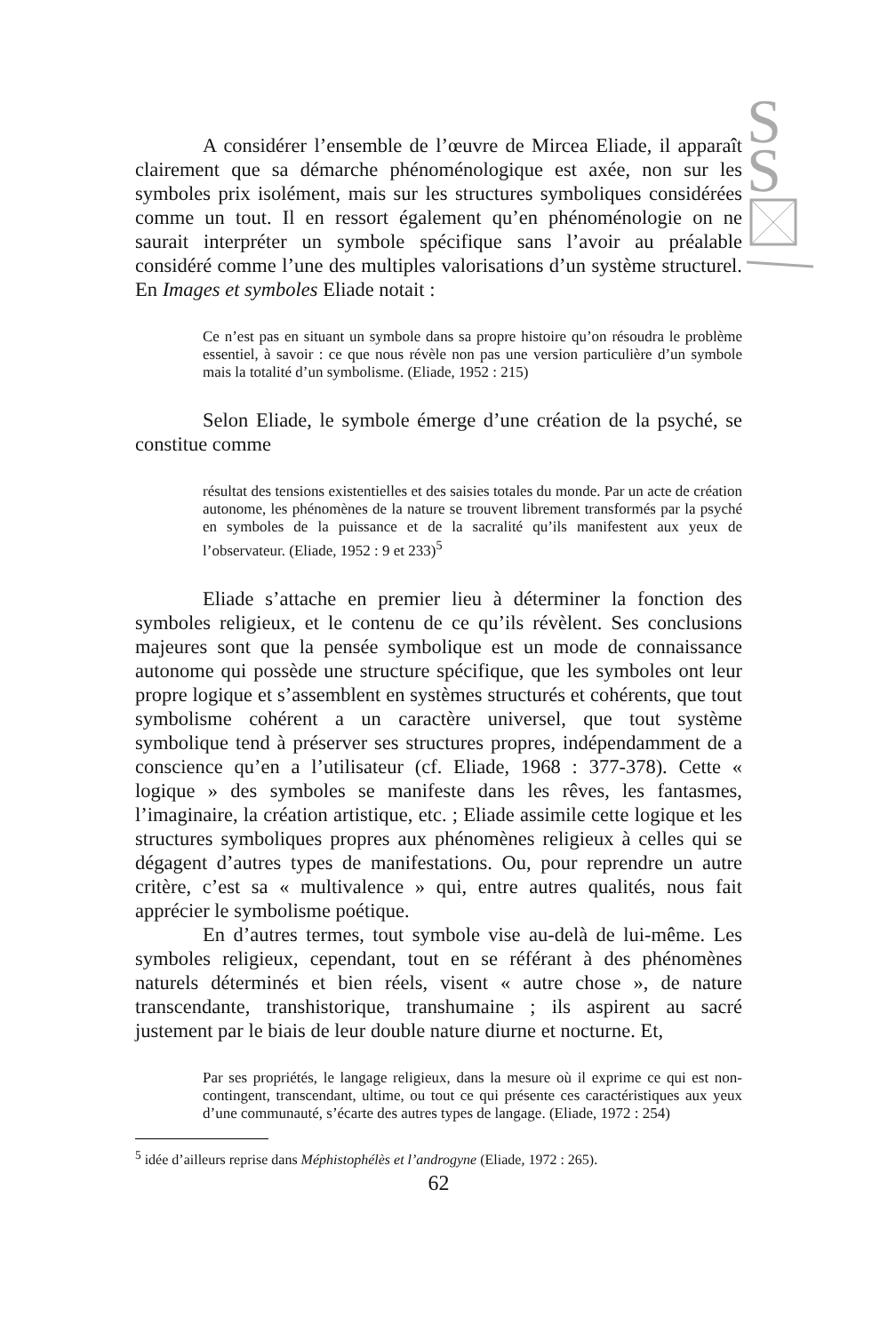S
S
A considérer l’ensemble de l’œuvre de Mircea Eliade, il apparaît clairement que sa démarche phénoménologique est axée, non sur les symboles prix isolément, mais sur les structures symboliques considérées comme un tout. Il en ressort également qu’en phénoménologie on ne saurait interpréter un symbole spécifique sans l’avoir au préalable considéré comme l’une des multiples valorisations d’un système structurel. En Images et symboles Eliade notait :
Ce n’est pas en situant un symbole dans sa propre histoire qu’on résoudra le problème essentiel, à savoir : ce que nous révèle non pas une version particulière d’un symbole mais la totalité d’un symbolisme. (Eliade, 1952 : 215)
Selon Eliade, le symbole émerge d’une création de la psyché, se constitue comme
résultat des tensions existentielles et des saisies totales du monde. Par un acte de création autonome, les phénomènes de la nature se trouvent librement transformés par la psyché en symboles de la puissance et de la sacralité qu’ils manifestent aux yeux de l’observateur. (Eliade, 1952 : 9 et 233)<sup>5</sup>
Eliade s’attache en premier lieu à déterminer la fonction des symboles religieux, et le contenu de ce qu’ils révèlent. Ses conclusions majeures sont que la pensée symbolique est un mode de connaissance autonome qui possède une structure spécifique, que les symboles ont leur propre logique et s’assemblent en systèmes structurés et cohérents, que tout symbolisme cohérent a un caractère universel, que tout système symbolique tend à préserver ses structures propres, indépendamment de a conscience qu’en a l’utilisateur (cf. Eliade, 1968 : 377-378). Cette « logique » des symboles se manifeste dans les rêves, les fantasmes, l’imaginaire, la création artistique, etc. ; Eliade assimile cette logique et les structures symboliques propres aux phénomènes religieux à celles qui se dégagent d’autres types de manifestations. Ou, pour reprendre un autre critère, c’est sa « multivalence » qui, entre autres qualités, nous fait apprécier le symbolisme poétique.
En d’autres termes, tout symbole vise au-delà de lui-même. Les symboles religieux, cependant, tout en se référant à des phénomènes naturels déterminés et bien réels, visent « autre chose », de nature transcendante, transhistorique, transhumaine ; ils aspirent au sacré justement par le biais de leur double nature diurne et nocturne. Et,
Par ses propriétés, le langage religieux, dans la mesure où il exprime ce qui est non-contingent, transcendant, ultime, ou tout ce qui présente ces caractéristiques aux yeux d’une communauté, s’écarte des autres types de langage. (Eliade, 1972 : 254)
<sup>5</sup> idée d’ailleurs reprise dans Méphistophélès et l’androgyne (Eliade, 1972 : 265).
62